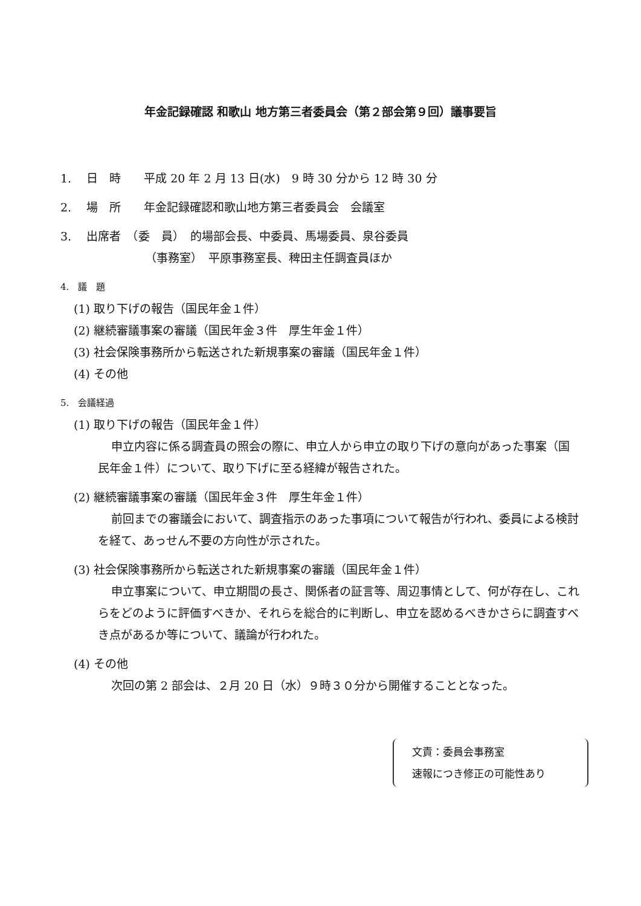年金記録確認 和歌山 地方第三者委員会（第２部会第９回）議事要旨
1.　 日　時　　平成 20 年 2 月 13 日(水)　9 時 30 分から 12 時 30 分
2.　 場　所　　年金記録確認和歌山地方第三者委員会　会議室
3.　 出席者　（委　員）　的場部会長、中委員、馬場委員、泉谷委員
（事務室）　平原事務室長、稗田主任調査員ほか
4.　議　題
(1) 取り下げの報告（国民年金１件）
(2) 継続審議事案の審議（国民年金３件　厚生年金１件）
(3) 社会保険事務所から転送された新規事案の審議（国民年金１件）
(4) その他
5.　会議経過
(1) 取り下げの報告（国民年金１件）
申立内容に係る調査員の照会の際に、申立人から申立の取り下げの意向があった事案（国民年金１件）について、取り下げに至る経緯が報告された。
(2) 継続審議事案の審議（国民年金３件　厚生年金１件）
前回までの審議会において、調査指示のあった事項について報告が行われ、委員による検討を経て、あっせん不要の方向性が示された。
(3) 社会保険事務所から転送された新規事案の審議（国民年金１件）
申立事案について、申立期間の長さ、関係者の証言等、周辺事情として、何が存在し、これらをどのように評価すべきか、それらを総合的に判断し、申立を認めるべきかさらに調査すべき点があるか等について、議論が行われた。
(4) その他
次回の第 2 部会は、２月 20 日（水）９時３０分から開催することとなった。
文責：委員会事務室
速報につき修正の可能性あり